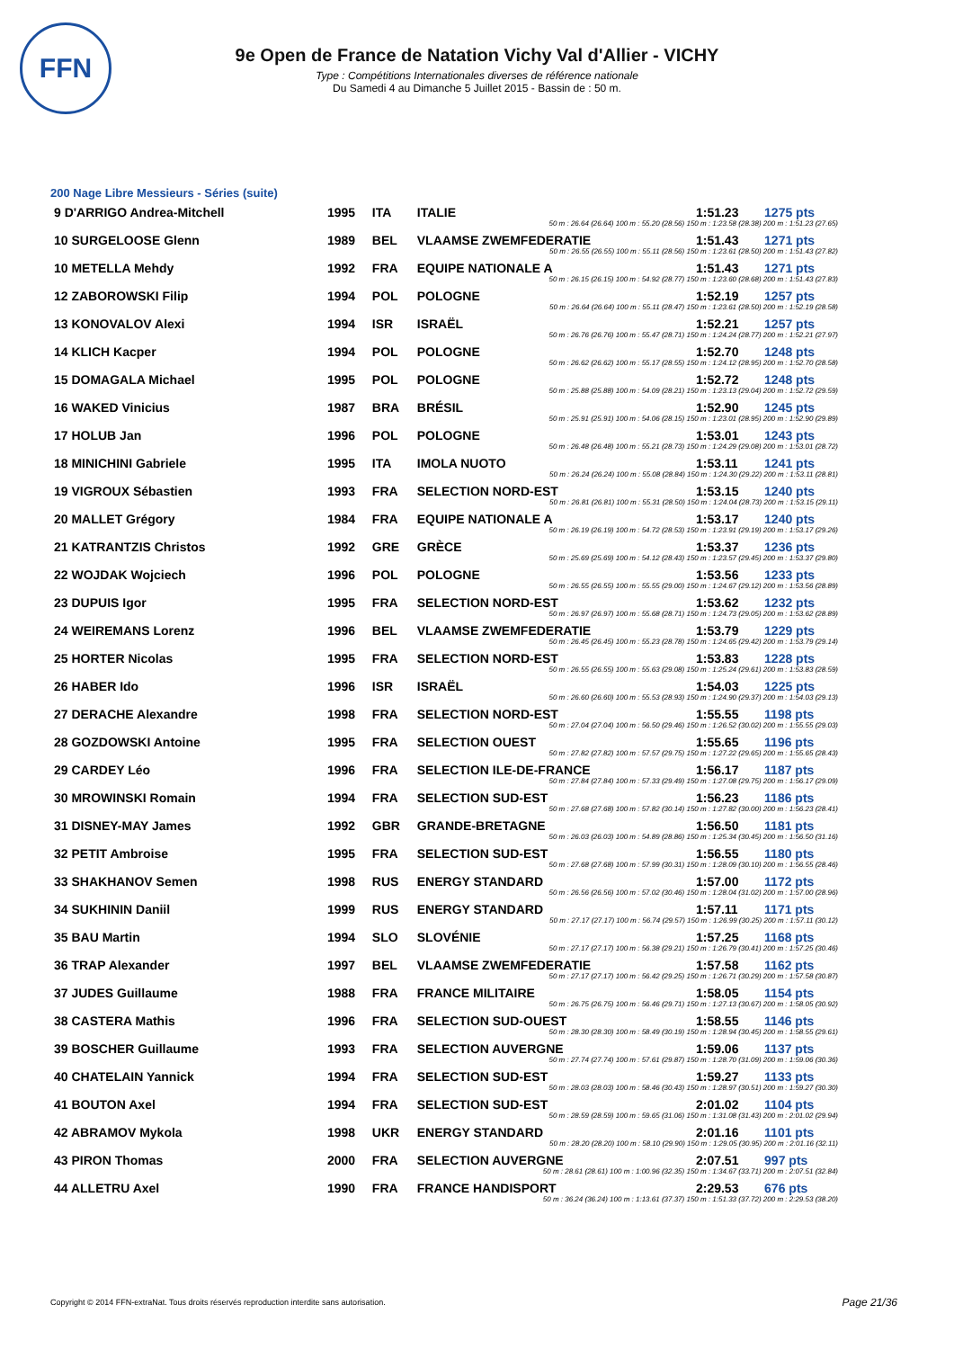FFN
9e Open de France de Natation Vichy Val d'Allier - VICHY
Type : Compétitions Internationales diverses de référence nationale
Du Samedi 4 au Dimanche 5 Juillet 2015 - Bassin de : 50 m.
200 Nage Libre Messieurs - Séries (suite)
| 9 D'ARRIGO Andrea-Mitchell | 1995 | ITA | ITALIE | 1:51.23 | 1275 pts |
| 50 m : 26.64 (26.64) 100 m : 55.20 (28.56) 150 m : 1:23.58 (28.38) 200 m : 1:51.23 (27.65) | | | | | |
| 10 SURGELOOSE Glenn | 1989 | BEL | VLAAMSE ZWEMFEDERATIE | 1:51.43 | 1271 pts |
| 50 m : 26.55 (26.55) 100 m : 55.11 (28.56) 150 m : 1:23.61 (28.50) 200 m : 1:51.43 (27.82) | | | | | |
| 10 METELLA Mehdy | 1992 | FRA | EQUIPE NATIONALE A | 1:51.43 | 1271 pts |
| 50 m : 26.15 (26.15) 100 m : 54.92 (28.77) 150 m : 1:23.60 (28.68) 200 m : 1:51.43 (27.83) | | | | | |
| 12 ZABOROWSKI Filip | 1994 | POL | POLOGNE | 1:52.19 | 1257 pts |
| 50 m : 26.64 (26.64) 100 m : 55.11 (28.47) 150 m : 1:23.61 (28.50) 200 m : 1:52.19 (28.58) | | | | | |
| 13 KONOVALOV Alexi | 1994 | ISR | ISRAËL | 1:52.21 | 1257 pts |
| 50 m : 26.76 (26.76) 100 m : 55.47 (28.71) 150 m : 1:24.24 (28.77) 200 m : 1:52.21 (27.97) | | | | | |
| 14 KLICH Kacper | 1994 | POL | POLOGNE | 1:52.70 | 1248 pts |
| 50 m : 26.62 (26.62) 100 m : 55.17 (28.55) 150 m : 1:24.12 (28.95) 200 m : 1:52.70 (28.58) | | | | | |
| 15 DOMAGALA Michael | 1995 | POL | POLOGNE | 1:52.72 | 1248 pts |
| 50 m : 25.88 (25.88) 100 m : 54.09 (28.21) 150 m : 1:23.13 (29.04) 200 m : 1:52.72 (29.59) | | | | | |
| 16 WAKED Vinicius | 1987 | BRA | BRÉSIL | 1:52.90 | 1245 pts |
| 50 m : 25.91 (25.91) 100 m : 54.06 (28.15) 150 m : 1:23.01 (28.95) 200 m : 1:52.90 (29.89) | | | | | |
| 17 HOLUB Jan | 1996 | POL | POLOGNE | 1:53.01 | 1243 pts |
| 50 m : 26.48 (26.48) 100 m : 55.21 (28.73) 150 m : 1:24.29 (29.08) 200 m : 1:53.01 (28.72) | | | | | |
| 18 MINICHINI Gabriele | 1995 | ITA | IMOLA NUOTO | 1:53.11 | 1241 pts |
| 50 m : 26.24 (26.24) 100 m : 55.08 (28.84) 150 m : 1:24.30 (29.22) 200 m : 1:53.11 (28.81) | | | | | |
| 19 VIGROUX Sébastien | 1993 | FRA | SELECTION NORD-EST | 1:53.15 | 1240 pts |
| 50 m : 26.81 (26.81) 100 m : 55.31 (28.50) 150 m : 1:24.04 (28.73) 200 m : 1:53.15 (29.11) | | | | | |
| 20 MALLET Grégory | 1984 | FRA | EQUIPE NATIONALE A | 1:53.17 | 1240 pts |
| 50 m : 26.19 (26.19) 100 m : 54.72 (28.53) 150 m : 1:23.91 (29.19) 200 m : 1:53.17 (29.26) | | | | | |
| 21 KATRANTZIS Christos | 1992 | GRE | GRÈCE | 1:53.37 | 1236 pts |
| 50 m : 25.69 (25.69) 100 m : 54.12 (28.43) 150 m : 1:23.57 (29.45) 200 m : 1:53.37 (29.80) | | | | | |
| 22 WOJDAK Wojciech | 1996 | POL | POLOGNE | 1:53.56 | 1233 pts |
| 50 m : 26.55 (26.55) 100 m : 55.55 (29.00) 150 m : 1:24.67 (29.12) 200 m : 1:53.56 (28.89) | | | | | |
| 23 DUPUIS Igor | 1995 | FRA | SELECTION NORD-EST | 1:53.62 | 1232 pts |
| 50 m : 26.97 (26.97) 100 m : 55.68 (28.71) 150 m : 1:24.73 (29.05) 200 m : 1:53.62 (28.89) | | | | | |
| 24 WEIREMANS Lorenz | 1996 | BEL | VLAAMSE ZWEMFEDERATIE | 1:53.79 | 1229 pts |
| 50 m : 26.45 (26.45) 100 m : 55.23 (28.78) 150 m : 1:24.65 (29.42) 200 m : 1:53.79 (29.14) | | | | | |
| 25 HORTER Nicolas | 1995 | FRA | SELECTION NORD-EST | 1:53.83 | 1228 pts |
| 50 m : 26.55 (26.55) 100 m : 55.63 (29.08) 150 m : 1:25.24 (29.61) 200 m : 1:53.83 (28.59) | | | | | |
| 26 HABER Ido | 1996 | ISR | ISRAËL | 1:54.03 | 1225 pts |
| 50 m : 26.60 (26.60) 100 m : 55.53 (28.93) 150 m : 1:24.90 (29.37) 200 m : 1:54.03 (29.13) | | | | | |
| 27 DERACHE Alexandre | 1998 | FRA | SELECTION NORD-EST | 1:55.55 | 1198 pts |
| 50 m : 27.04 (27.04) 100 m : 56.50 (29.46) 150 m : 1:26.52 (30.02) 200 m : 1:55.55 (29.03) | | | | | |
| 28 GOZDOWSKI Antoine | 1995 | FRA | SELECTION OUEST | 1:55.65 | 1196 pts |
| 50 m : 27.82 (27.82) 100 m : 57.57 (29.75) 150 m : 1:27.22 (29.65) 200 m : 1:55.65 (28.43) | | | | | |
| 29 CARDEY Léo | 1996 | FRA | SELECTION ILE-DE-FRANCE | 1:56.17 | 1187 pts |
| 50 m : 27.84 (27.84) 100 m : 57.33 (29.49) 150 m : 1:27.08 (29.75) 200 m : 1:56.17 (29.09) | | | | | |
| 30 MROWINSKI Romain | 1994 | FRA | SELECTION SUD-EST | 1:56.23 | 1186 pts |
| 50 m : 27.68 (27.68) 100 m : 57.82 (30.14) 150 m : 1:27.82 (30.00) 200 m : 1:56.23 (28.41) | | | | | |
| 31 DISNEY-MAY James | 1992 | GBR | GRANDE-BRETAGNE | 1:56.50 | 1181 pts |
| 50 m : 26.03 (26.03) 100 m : 54.89 (28.86) 150 m : 1:25.34 (30.45) 200 m : 1:56.50 (31.16) | | | | | |
| 32 PETIT Ambroise | 1995 | FRA | SELECTION SUD-EST | 1:56.55 | 1180 pts |
| 50 m : 27.68 (27.68) 100 m : 57.99 (30.31) 150 m : 1:28.09 (30.10) 200 m : 1:56.55 (28.46) | | | | | |
| 33 SHAKHANOV Semen | 1998 | RUS | ENERGY STANDARD | 1:57.00 | 1172 pts |
| 50 m : 26.56 (26.56) 100 m : 57.02 (30.46) 150 m : 1:28.04 (31.02) 200 m : 1:57.00 (28.96) | | | | | |
| 34 SUKHININ Daniil | 1999 | RUS | ENERGY STANDARD | 1:57.11 | 1171 pts |
| 50 m : 27.17 (27.17) 100 m : 56.74 (29.57) 150 m : 1:26.99 (30.25) 200 m : 1:57.11 (30.12) | | | | | |
| 35 BAU Martin | 1994 | SLO | SLOVÉNIE | 1:57.25 | 1168 pts |
| 50 m : 27.17 (27.17) 100 m : 56.38 (29.21) 150 m : 1:26.79 (30.41) 200 m : 1:57.25 (30.46) | | | | | |
| 36 TRAP Alexander | 1997 | BEL | VLAAMSE ZWEMFEDERATIE | 1:57.58 | 1162 pts |
| 50 m : 27.17 (27.17) 100 m : 56.42 (29.25) 150 m : 1:26.71 (30.29) 200 m : 1:57.58 (30.87) | | | | | |
| 37 JUDES Guillaume | 1988 | FRA | FRANCE MILITAIRE | 1:58.05 | 1154 pts |
| 50 m : 26.75 (26.75) 100 m : 56.46 (29.71) 150 m : 1:27.13 (30.67) 200 m : 1:58.05 (30.92) | | | | | |
| 38 CASTERA Mathis | 1996 | FRA | SELECTION SUD-OUEST | 1:58.55 | 1146 pts |
| 50 m : 28.30 (28.30) 100 m : 58.49 (30.19) 150 m : 1:28.94 (30.45) 200 m : 1:58.55 (29.61) | | | | | |
| 39 BOSCHER Guillaume | 1993 | FRA | SELECTION AUVERGNE | 1:59.06 | 1137 pts |
| 50 m : 27.74 (27.74) 100 m : 57.61 (29.87) 150 m : 1:28.70 (31.09) 200 m : 1:59.06 (30.36) | | | | | |
| 40 CHATELAIN Yannick | 1994 | FRA | SELECTION SUD-EST | 1:59.27 | 1133 pts |
| 50 m : 28.03 (28.03) 100 m : 58.46 (30.43) 150 m : 1:28.97 (30.51) 200 m : 1:59.27 (30.30) | | | | | |
| 41 BOUTON Axel | 1994 | FRA | SELECTION SUD-EST | 2:01.02 | 1104 pts |
| 50 m : 28.59 (28.59) 100 m : 59.65 (31.06) 150 m : 1:31.08 (31.43) 200 m : 2:01.02 (29.94) | | | | | |
| 42 ABRAMOV Mykola | 1998 | UKR | ENERGY STANDARD | 2:01.16 | 1101 pts |
| 50 m : 28.20 (28.20) 100 m : 58.10 (29.90) 150 m : 1:29.05 (30.95) 200 m : 2:01.16 (32.11) | | | | | |
| 43 PIRON Thomas | 2000 | FRA | SELECTION AUVERGNE | 2:07.51 | 997 pts |
| 50 m : 28.61 (28.61) 100 m : 1:00.96 (32.35) 150 m : 1:34.67 (33.71) 200 m : 2:07.51 (32.84) | | | | | |
| 44 ALLETRU Axel | 1990 | FRA | FRANCE HANDISPORT | 2:29.53 | 676 pts |
| 50 m : 36.24 (36.24) 100 m : 1:13.61 (37.37) 150 m : 1:51.33 (37.72) 200 m : 2:29.53 (38.20) | | | | | |
Copyright © 2014 FFN-extraNat. Tous droits réservés reproduction interdite sans autorisation.
Page 21/36